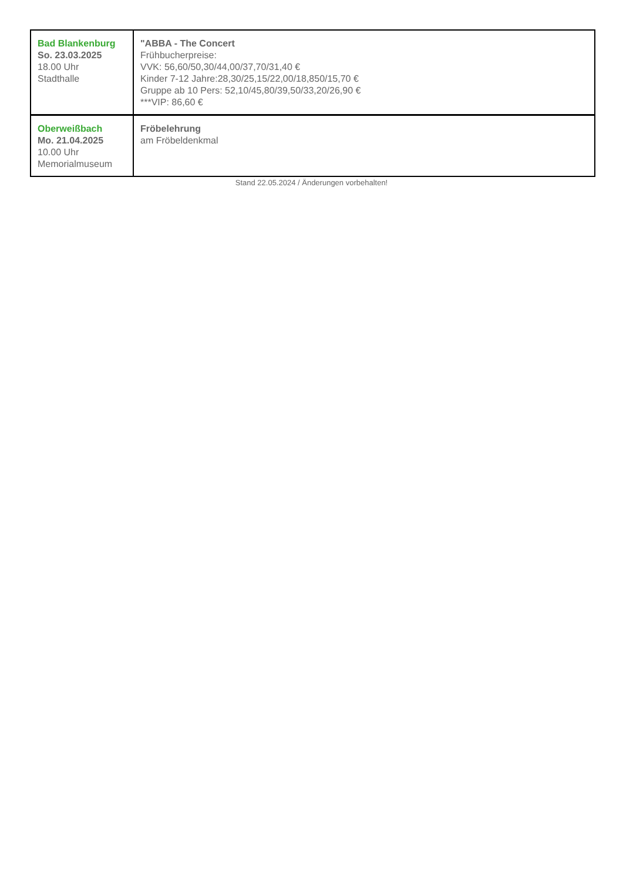| Bad Blankenburg So. 23.03.2025 18.00 Uhr Stadthalle | "ABBA - The Concert Frühbucherpreise: VVK: 56,60/50,30/44,00/37,70/31,40 € Kinder 7-12 Jahre:28,30/25,15/22,00/18,850/15,70 € Gruppe ab 10 Pers: 52,10/45,80/39,50/33,20/26,90 € ***VIP: 86,60 € |
| Oberweißbach Mo. 21.04.2025 10.00 Uhr Memorialmuseum | Fröbelehrung am Fröbeldenkmal |
Stand 22.05.2024 / Änderungen vorbehalten!